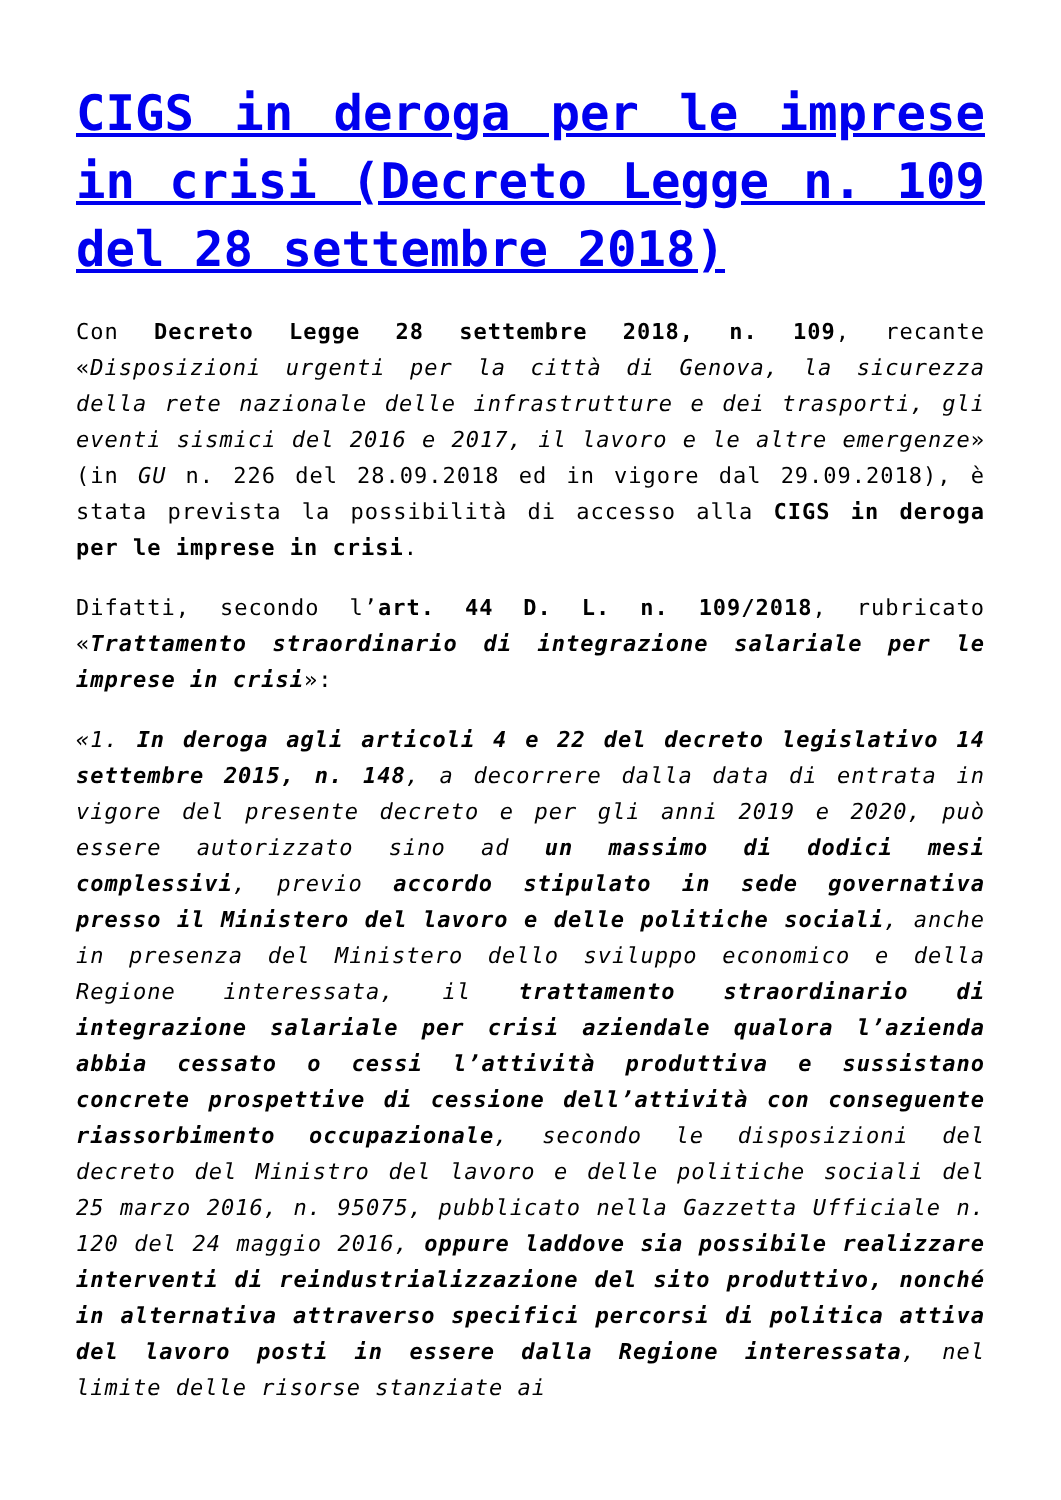CIGS in deroga per le imprese in crisi (Decreto Legge n. 109 del 28 settembre 2018)
Con Decreto Legge 28 settembre 2018, n. 109, recante «Disposizioni urgenti per la città di Genova, la sicurezza della rete nazionale delle infrastrutture e dei trasporti, gli eventi sismici del 2016 e 2017, il lavoro e le altre emergenze» (in GU n. 226 del 28.09.2018 ed in vigore dal 29.09.2018), è stata prevista la possibilità di accesso alla CIGS in deroga per le imprese in crisi.
Difatti, secondo l’art. 44 D. L. n. 109/2018, rubricato «Trattamento straordinario di integrazione salariale per le imprese in crisi»:
«1. In deroga agli articoli 4 e 22 del decreto legislativo 14 settembre 2015, n. 148, a decorrere dalla data di entrata in vigore del presente decreto e per gli anni 2019 e 2020, può essere autorizzato sino ad un massimo di dodici mesi complessivi, previo accordo stipulato in sede governativa presso il Ministero del lavoro e delle politiche sociali, anche in presenza del Ministero dello sviluppo economico e della Regione interessata, il trattamento straordinario di integrazione salariale per crisi aziendale qualora l’azienda abbia cessato o cessi l’attività produttiva e sussistano concrete prospettive di cessione dell’attività con conseguente riassorbimento occupazionale, secondo le disposizioni del decreto del Ministro del lavoro e delle politiche sociali del 25 marzo 2016, n. 95075, pubblicato nella Gazzetta Ufficiale n. 120 del 24 maggio 2016, oppure laddove sia possibile realizzare interventi di reindustrializzazione del sito produttivo, nonché in alternativa attraverso specifici percorsi di politica attiva del lavoro posti in essere dalla Regione interessata, nel limite delle risorse stanziate ai